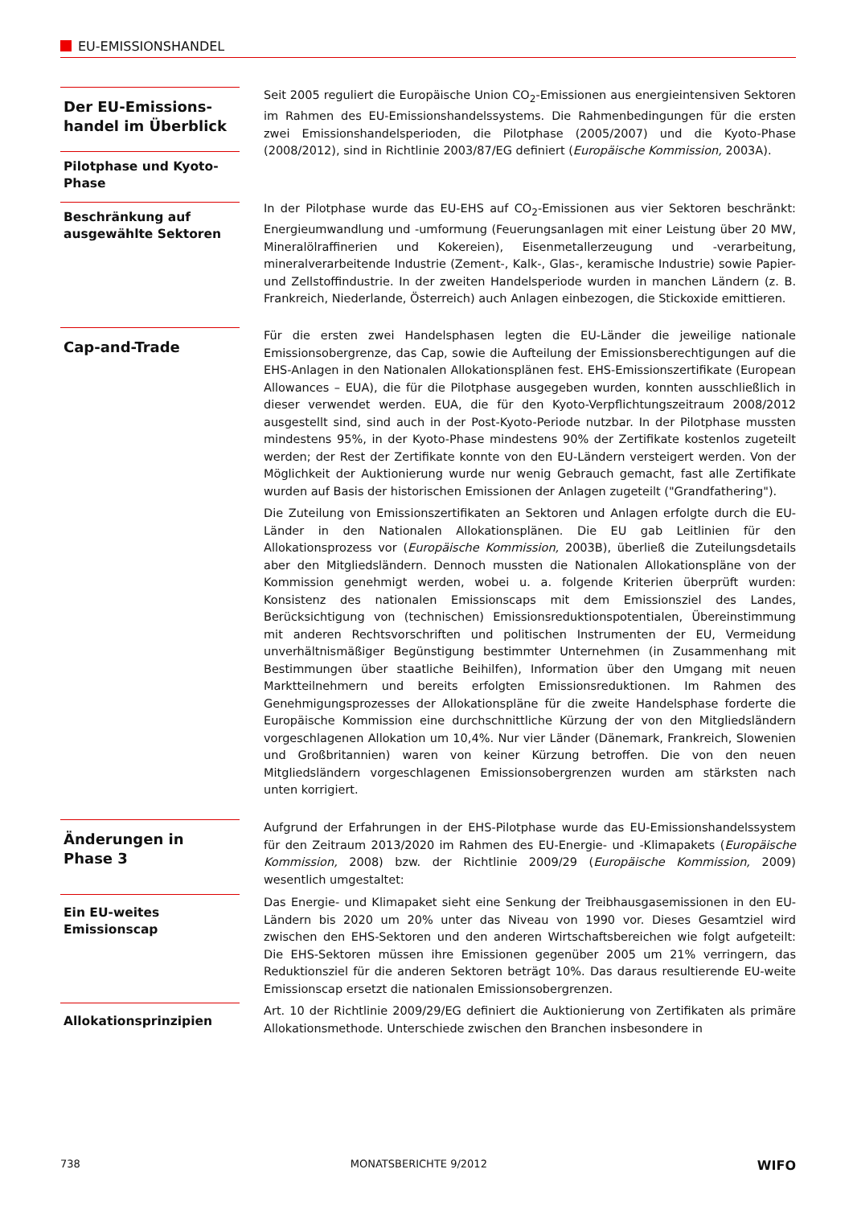EU-EMISSIONSHANDEL
Der EU-Emissions-handel im Überblick
Pilotphase und Kyoto-Phase
Seit 2005 reguliert die Europäische Union CO<sub>2</sub>-Emissionen aus energieintensiven Sektoren im Rahmen des EU-Emissionshandelssystems. Die Rahmenbedingungen für die ersten zwei Emissionshandelsperioden, die Pilotphase (2005/2007) und die Kyoto-Phase (2008/2012), sind in Richtlinie 2003/87/EG definiert (Europäische Kommission, 2003A).
Beschränkung auf ausgewählte Sektoren
In der Pilotphase wurde das EU-EHS auf CO<sub>2</sub>-Emissionen aus vier Sektoren beschränkt: Energieumwandlung und -umformung (Feuerungsanlagen mit einer Leistung über 20 MW, Mineralölraffinerien und Kokereien), Eisenmetallerzeugung und -verarbeitung, mineralverarbeitende Industrie (Zement-, Kalk-, Glas-, keramische Industrie) sowie Papier- und Zellstoffindustrie. In der zweiten Handelsperiode wurden in manchen Ländern (z. B. Frankreich, Niederlande, Österreich) auch Anlagen einbezogen, die Stickoxide emittieren.
Cap-and-Trade
Für die ersten zwei Handelsphasen legten die EU-Länder die jeweilige nationale Emissionsobergrenze, das Cap, sowie die Aufteilung der Emissionsberechtigungen auf die EHS-Anlagen in den Nationalen Allokationsplänen fest. EHS-Emissionszertifikate (European Allowances – EUA), die für die Pilotphase ausgegeben wurden, konnten ausschließlich in dieser verwendet werden. EUA, die für den Kyoto-Verpflichtungszeitraum 2008/2012 ausgestellt sind, sind auch in der Post-Kyoto-Periode nutzbar. In der Pilotphase mussten mindestens 95%, in der Kyoto-Phase mindestens 90% der Zertifikate kostenlos zugeteilt werden; der Rest der Zertifikate konnte von den EU-Ländern versteigert werden. Von der Möglichkeit der Auktionierung wurde nur wenig Gebrauch gemacht, fast alle Zertifikate wurden auf Basis der historischen Emissionen der Anlagen zugeteilt ("Grandfathering").
Die Zuteilung von Emissionszertifikaten an Sektoren und Anlagen erfolgte durch die EU-Länder in den Nationalen Allokationsplänen. Die EU gab Leitlinien für den Allokationsprozess vor (Europäische Kommission, 2003B), überließ die Zuteilungsdetails aber den Mitgliedsländern. Dennoch mussten die Nationalen Allokationspläne von der Kommission genehmigt werden, wobei u. a. folgende Kriterien überprüft wurden: Konsistenz des nationalen Emissionscaps mit dem Emissionsziel des Landes, Berücksichtigung von (technischen) Emissionsreduktionspotentialen, Übereinstimmung mit anderen Rechtsvorschriften und politischen Instrumenten der EU, Vermeidung unverhältnismäßiger Begünstigung bestimmter Unternehmen (in Zusammenhang mit Bestimmungen über staatliche Beihilfen), Information über den Umgang mit neuen Marktteilnehmern und bereits erfolgten Emissionsreduktionen. Im Rahmen des Genehmigungsprozesses der Allokationspläne für die zweite Handelsphase forderte die Europäische Kommission eine durchschnittliche Kürzung der von den Mitgliedsländern vorgeschlagenen Allokation um 10,4%. Nur vier Länder (Dänemark, Frankreich, Slowenien und Großbritannien) waren von keiner Kürzung betroffen. Die von den neuen Mitgliedsländern vorgeschlagenen Emissionsobergrenzen wurden am stärksten nach unten korrigiert.
Änderungen in Phase 3
Aufgrund der Erfahrungen in der EHS-Pilotphase wurde das EU-Emissionshandelssystem für den Zeitraum 2013/2020 im Rahmen des EU-Energie- und -Klimapakets (Europäische Kommission, 2008) bzw. der Richtlinie 2009/29 (Europäische Kommission, 2009) wesentlich umgestaltet:
Ein EU-weites Emissionscap
Das Energie- und Klimapaket sieht eine Senkung der Treibhausgasemissionen in den EU-Ländern bis 2020 um 20% unter das Niveau von 1990 vor. Dieses Gesamtziel wird zwischen den EHS-Sektoren und den anderen Wirtschaftsbereichen wie folgt aufgeteilt: Die EHS-Sektoren müssen ihre Emissionen gegenüber 2005 um 21% verringern, das Reduktionsziel für die anderen Sektoren beträgt 10%. Das daraus resultierende EU-weite Emissionscap ersetzt die nationalen Emissionsobergrenzen.
Allokationsprinzipien
Art. 10 der Richtlinie 2009/29/EG definiert die Auktionierung von Zertifikaten als primäre Allokationsmethode. Unterschiede zwischen den Branchen insbesondere in
738 MONATSBERICHTE 9/2012 WIFO